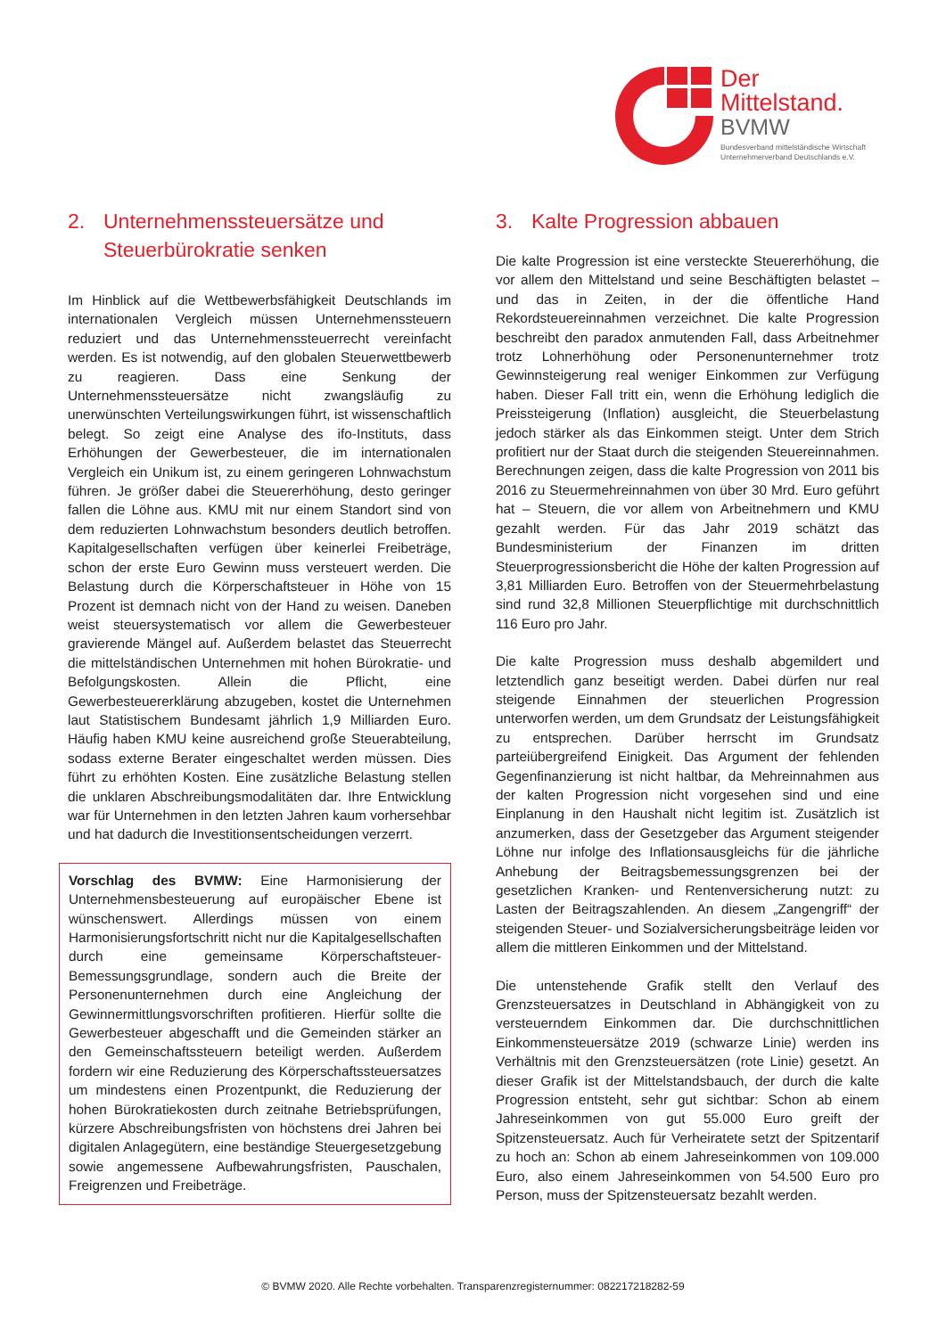Der
Mittelstand.
BVMW
Bundesverband mittelständische Wirtschaft
Unternehmerverband Deutschlands e.V.
2. Unternehmenssteuersätze und Steuerbürokratie senken
Im Hinblick auf die Wettbewerbsfähigkeit Deutschlands im internationalen Vergleich müssen Unternehmenssteuern reduziert und das Unternehmenssteuerrecht vereinfacht werden. Es ist notwendig, auf den globalen Steuerwettbewerb zu reagieren. Dass eine Senkung der Unternehmenssteuersätze nicht zwangsläufig zu unerwünschten Verteilungswirkungen führt, ist wissenschaftlich belegt. So zeigt eine Analyse des ifo-Instituts, dass Erhöhungen der Gewerbesteuer, die im internationalen Vergleich ein Unikum ist, zu einem geringeren Lohnwachstum führen. Je größer dabei die Steuererhöhung, desto geringer fallen die Löhne aus. KMU mit nur einem Standort sind von dem reduzierten Lohnwachstum besonders deutlich betroffen. Kapitalgesellschaften verfügen über keinerlei Freibeträge, schon der erste Euro Gewinn muss versteuert werden. Die Belastung durch die Körperschaftsteuer in Höhe von 15 Prozent ist demnach nicht von der Hand zu weisen. Daneben weist steuersystematisch vor allem die Gewerbesteuer gravierende Mängel auf. Außerdem belastet das Steuerrecht die mittelständischen Unternehmen mit hohen Bürokratie- und Befolgungskosten. Allein die Pflicht, eine Gewerbesteuererklärung abzugeben, kostet die Unternehmen laut Statistischem Bundesamt jährlich 1,9 Milliarden Euro. Häufig haben KMU keine ausreichend große Steuerabteilung, sodass externe Berater eingeschaltet werden müssen. Dies führt zu erhöhten Kosten. Eine zusätzliche Belastung stellen die unklaren Abschreibungsmodalitäten dar. Ihre Entwicklung war für Unternehmen in den letzten Jahren kaum vorhersehbar und hat dadurch die Investitionsentscheidungen verzerrt.
Vorschlag des BVMW: Eine Harmonisierung der Unternehmensbesteuerung auf europäischer Ebene ist wünschenswert. Allerdings müssen von einem Harmonisierungsfortschritt nicht nur die Kapitalgesellschaften durch eine gemeinsame Körperschaftsteuer-Bemessungsgrundlage, sondern auch die Breite der Personenunternehmen durch eine Angleichung der Gewinnermittlungsvorschriften profitieren. Hierfür sollte die Gewerbesteuer abgeschafft und die Gemeinden stärker an den Gemeinschaftssteuern beteiligt werden. Außerdem fordern wir eine Reduzierung des Körperschaftssteuersatzes um mindestens einen Prozentpunkt, die Reduzierung der hohen Bürokratiekosten durch zeitnahe Betriebsprüfungen, kürzere Abschreibungsfristen von höchstens drei Jahren bei digitalen Anlagegütern, eine beständige Steuergesetzgebung sowie angemessene Aufbewahrungsfristen, Pauschalen, Freigrenzen und Freibeträge.
3. Kalte Progression abbauen
Die kalte Progression ist eine versteckte Steuererhöhung, die vor allem den Mittelstand und seine Beschäftigten belastet – und das in Zeiten, in der die öffentliche Hand Rekordsteuereinnahmen verzeichnet. Die kalte Progression beschreibt den paradox anmutenden Fall, dass Arbeitnehmer trotz Lohnerhöhung oder Personenunternehmer trotz Gewinnsteigerung real weniger Einkommen zur Verfügung haben. Dieser Fall tritt ein, wenn die Erhöhung lediglich die Preissteigerung (Inflation) ausgleicht, die Steuerbelastung jedoch stärker als das Einkommen steigt. Unter dem Strich profitiert nur der Staat durch die steigenden Steuereinnahmen. Berechnungen zeigen, dass die kalte Progression von 2011 bis 2016 zu Steuermehreinnahmen von über 30 Mrd. Euro geführt hat – Steuern, die vor allem von Arbeitnehmern und KMU gezahlt werden. Für das Jahr 2019 schätzt das Bundesministerium der Finanzen im dritten Steuerprogressionsbericht die Höhe der kalten Progression auf 3,81 Milliarden Euro. Betroffen von der Steuermehrbelastung sind rund 32,8 Millionen Steuerpflichtige mit durchschnittlich 116 Euro pro Jahr.
Die kalte Progression muss deshalb abgemildert und letztendlich ganz beseitigt werden. Dabei dürfen nur real steigende Einnahmen der steuerlichen Progression unterworfen werden, um dem Grundsatz der Leistungsfähigkeit zu entsprechen. Darüber herrscht im Grundsatz parteiübergreifend Einigkeit. Das Argument der fehlenden Gegenfinanzierung ist nicht haltbar, da Mehreinnahmen aus der kalten Progression nicht vorgesehen sind und eine Einplanung in den Haushalt nicht legitim ist. Zusätzlich ist anzumerken, dass der Gesetzgeber das Argument steigender Löhne nur infolge des Inflationsausgleichs für die jährliche Anhebung der Beitragsbemessungsgrenzen bei der gesetzlichen Kranken- und Rentenversicherung nutzt: zu Lasten der Beitragszahlenden. An diesem „Zangengriff“ der steigenden Steuer- und Sozialversicherungsbeiträge leiden vor allem die mittleren Einkommen und der Mittelstand.
Die untenstehende Grafik stellt den Verlauf des Grenzsteuersatzes in Deutschland in Abhängigkeit von zu versteuerndem Einkommen dar. Die durchschnittlichen Einkommensteuersätze 2019 (schwarze Linie) werden ins Verhältnis mit den Grenzsteuersätzen (rote Linie) gesetzt. An dieser Grafik ist der Mittelstandsbauch, der durch die kalte Progression entsteht, sehr gut sichtbar: Schon ab einem Jahreseinkommen von gut 55.000 Euro greift der Spitzensteuersatz. Auch für Verheiratete setzt der Spitzentarif zu hoch an: Schon ab einem Jahreseinkommen von 109.000 Euro, also einem Jahreseinkommen von 54.500 Euro pro Person, muss der Spitzensteuersatz bezahlt werden.
© BVMW 2020. Alle Rechte vorbehalten. Transparenzregisternummer: 082217218282-59